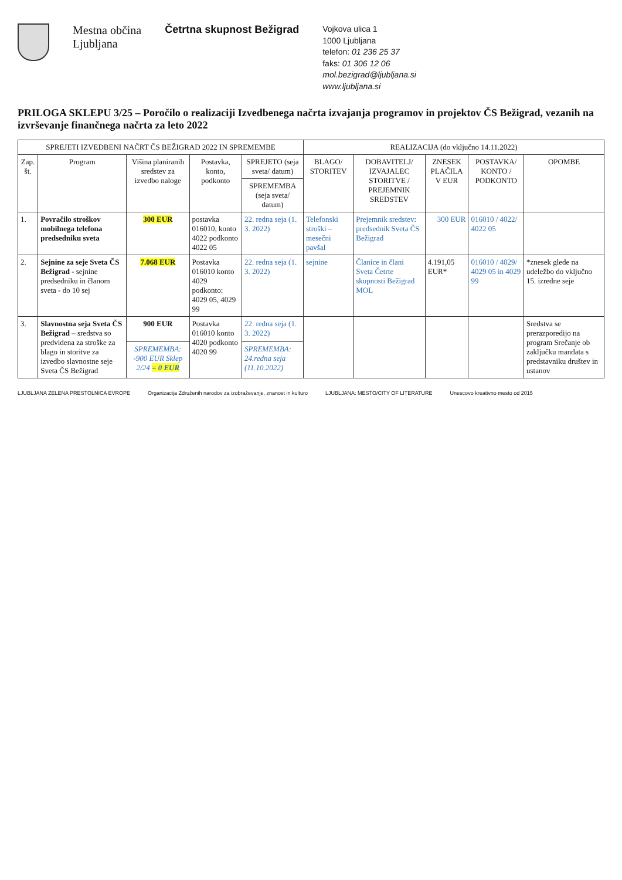Mestna občina
Ljubljana
Četrtna skupnost Bežigrad
Vojkova ulica 1
1000 Ljubljana
telefon: 01 236 25 37
faks: 01 306 12 06
mol.bezigrad@ljubljana.si
www.ljubljana.si
PRILOGA SKLEPU 3/25 – Poročilo o realizaciji Izvedbenega načrta izvajanja programov in projektov ČS Bežigrad, vezanih na izvrševanje finančnega načrta za leto 2022
| SPREJETI IZVEDBENI NAČRT ČS BEŽIGRAD 2022 IN SPREMEMBE | | | | | REALIZACIJA (do vključno 14.11.2022) | | | | |
| --- | --- | --- | --- | --- | --- | --- | --- | --- | --- |
| Zap. št. | Program | Višina planiranih sredstev za izvedbo naloge | Postavka, konto, podkonto | SPREJETO (seja sveta/ datum) | BLAGO/ STORITEV | DOBAVITELJ/ IZVAJALEC STORITVE / PREJEMNIK SREDSTEV | ZNESEK PLAČILA V EUR | POSTAVKA/ KONTO / PODKONTO | OPOMBE |
| | | | | SPREMEMBA (seja sveta/ datum) | | | | | |
| 1. | Povračilo stroškov mobilnega telefona predsedniku sveta | 300 EUR | postavka 016010, konto 4022 podkonto 4022 05 | 22. redna seja (1. 3. 2022) | Telefonski stroški – mesečni pavšal | Prejemnik sredstev: predsednik Sveta ČS Bežigrad | 300 EUR | 016010 / 4022/ 4022 05 | |
| 2. | Sejnine za seje Sveta ČS Bežigrad - sejnine predsedniku in članom sveta - do 10 sej | 7.068 EUR | Postavka 016010 konto 4029 podkonto: 4029 05, 4029 99 | 22. redna seja (1. 3. 2022) | sejnine | Članice in člani Sveta Četrte skupnosti Bežigrad MOL | 4.191,05 EUR* | 016010 / 4029/ 4029 05 in 4029 99 | *znesek glede na udeležbo do vključno 15. izredne seje |
| 3. | Slavnostna seja Sveta ČS Bežigrad – sredstva so predvidena za stroške za blago in storitve za izvedbo slavnostne seje Sveta ČS Bežigrad | 900 EUR | Postavka 016010 konto 4020 podkonto 4020 99 | 22. redna seja (1. 3. 2022) | | | | | Sredstva se prerazporedijo na program Srečanje ob zaključku mandata s predstavniku društev in ustanov |
| | | SPREMEMBA: -900 EUR Sklep 2/24 = 0 EUR | | SPREMEMBA: 24.redna seja (11.10.2022) | | | | | |
LJUBLJANA ZELENA PRESTOLNICA EVROPE
Organizacija Združenih narodov za izobraževanje, znanost in kulturo
LJUBLJANA: MESTO/CITY OF LITERATURE
Unescovo kreativno mesto od 2015